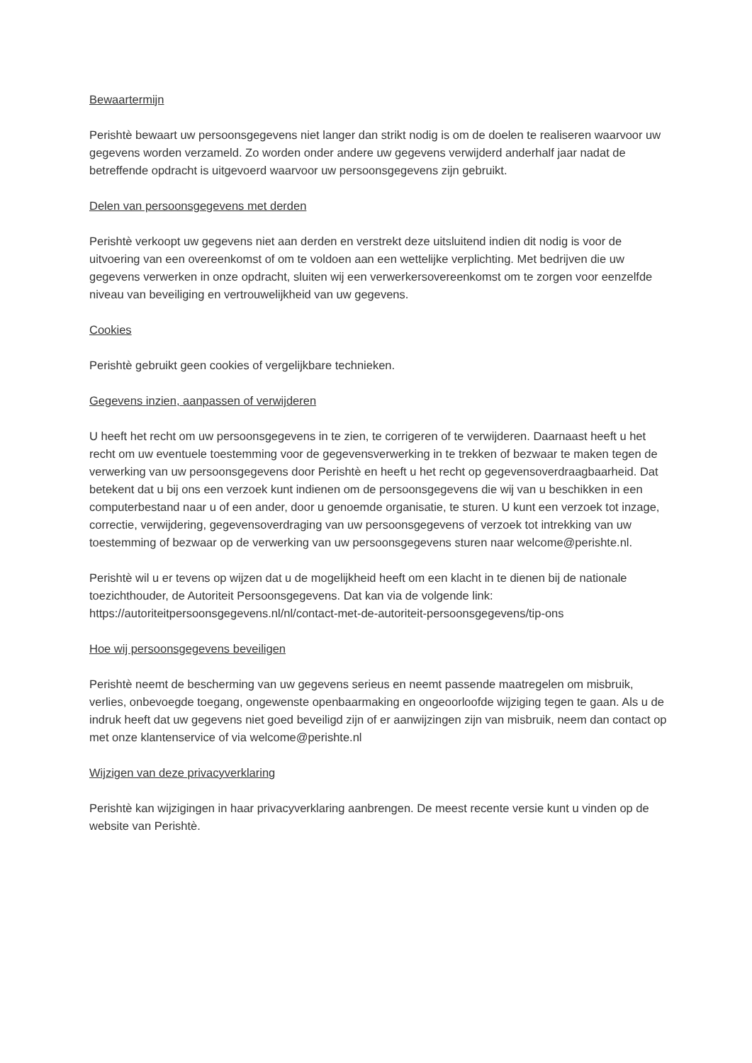Bewaartermijn
Perishtè bewaart uw persoonsgegevens niet langer dan strikt nodig is om de doelen te realiseren waarvoor uw gegevens worden verzameld. Zo worden onder andere uw gegevens verwijderd anderhalf jaar nadat de betreffende opdracht is uitgevoerd waarvoor uw persoonsgegevens zijn gebruikt.
Delen van persoonsgegevens met derden
Perishtè verkoopt uw gegevens niet aan derden en verstrekt deze uitsluitend indien dit nodig is voor de uitvoering van een overeenkomst of om te voldoen aan een wettelijke verplichting. Met bedrijven die uw gegevens verwerken in onze opdracht, sluiten wij een verwerkersovereenkomst om te zorgen voor eenzelfde niveau van beveiliging en vertrouwelijkheid van uw gegevens.
Cookies
Perishtè gebruikt geen cookies of vergelijkbare technieken.
Gegevens inzien, aanpassen of verwijderen
U heeft het recht om uw persoonsgegevens in te zien, te corrigeren of te verwijderen. Daarnaast heeft u het recht om uw eventuele toestemming voor de gegevensverwerking in te trekken of bezwaar te maken tegen de verwerking van uw persoonsgegevens door Perishtè en heeft u het recht op gegevensoverdraagbaarheid. Dat betekent dat u bij ons een verzoek kunt indienen om de persoonsgegevens die wij van u beschikken in een computerbestand naar u of een ander, door u genoemde organisatie, te sturen. U kunt een verzoek tot inzage, correctie, verwijdering, gegevensoverdraging van uw persoonsgegevens of verzoek tot intrekking van uw toestemming of bezwaar op de verwerking van uw persoonsgegevens sturen naar welcome@perishte.nl.
Perishtè wil u er tevens op wijzen dat u de mogelijkheid heeft om een klacht in te dienen bij de nationale toezichthouder, de Autoriteit Persoonsgegevens. Dat kan via de volgende link: https://autoriteitpersoonsgegevens.nl/nl/contact-met-de-autoriteit-persoonsgegevens/tip-ons
Hoe wij persoonsgegevens beveiligen
Perishtè neemt de bescherming van uw gegevens serieus en neemt passende maatregelen om misbruik, verlies, onbevoegde toegang, ongewenste openbaarmaking en ongeoorloofde wijziging tegen te gaan. Als u de indruk heeft dat uw gegevens niet goed beveiligd zijn of er aanwijzingen zijn van misbruik, neem dan contact op met onze klantenservice of via welcome@perishte.nl
Wijzigen van deze privacyverklaring
Perishtè kan wijzigingen in haar privacyverklaring aanbrengen. De meest recente versie kunt u vinden op de website van Perishtè.